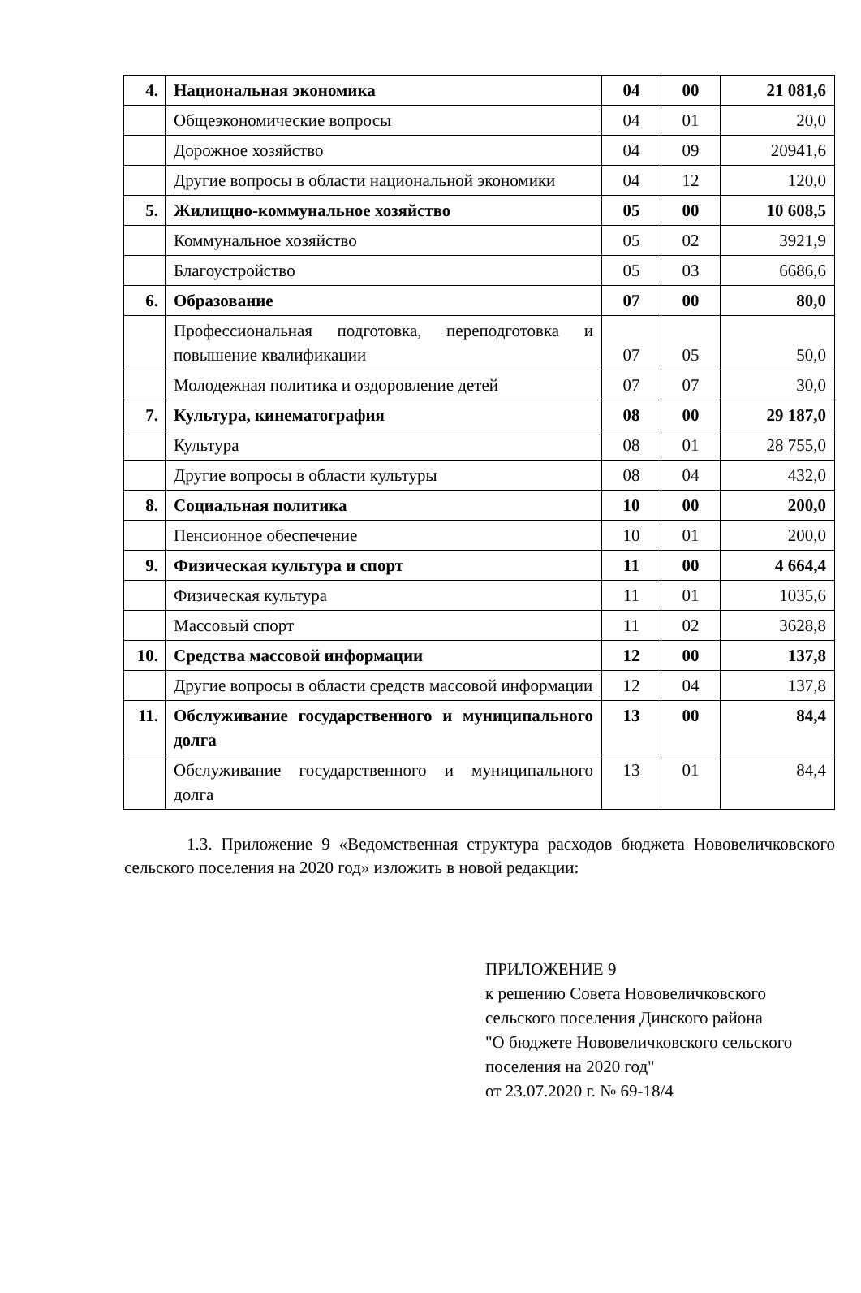| 4. | Национальная экономика | 04 | 00 | 21 081,6 |
| | Общеэкономические вопросы | 04 | 01 | 20,0 |
| | Дорожное хозяйство | 04 | 09 | 20941,6 |
| | Другие вопросы в области национальной экономики | 04 | 12 | 120,0 |
| 5. | Жилищно-коммунальное хозяйство | 05 | 00 | 10 608,5 |
| | Коммунальное хозяйство | 05 | 02 | 3921,9 |
| | Благоустройство | 05 | 03 | 6686,6 |
| 6. | Образование | 07 | 00 | 80,0 |
| | Профессиональная подготовка, переподготовка и повышение квалификации | 07 | 05 | 50,0 |
| | Молодежная политика и оздоровление детей | 07 | 07 | 30,0 |
| 7. | Культура, кинематография | 08 | 00 | 29 187,0 |
| | Культура | 08 | 01 | 28 755,0 |
| | Другие вопросы в области культуры | 08 | 04 | 432,0 |
| 8. | Социальная политика | 10 | 00 | 200,0 |
| | Пенсионное обеспечение | 10 | 01 | 200,0 |
| 9. | Физическая культура и спорт | 11 | 00 | 4 664,4 |
| | Физическая культура | 11 | 01 | 1035,6 |
| | Массовый спорт | 11 | 02 | 3628,8 |
| 10. | Средства массовой информации | 12 | 00 | 137,8 |
| | Другие вопросы в области средств массовой информации | 12 | 04 | 137,8 |
| 11. | Обслуживание государственного и муниципального долга | 13 | 00 | 84,4 |
| | Обслуживание государственного и муниципального долга | 13 | 01 | 84,4 |
1.3. Приложение 9 «Ведомственная структура расходов бюджета Нововеличковского сельского поселения на 2020 год» изложить в новой редакции:
ПРИЛОЖЕНИЕ 9
к решению Совета Нововеличковского сельского поселения Динского района
"О бюджете Нововеличковского сельского поселения на 2020 год"
от 23.07.2020 г. № 69-18/4